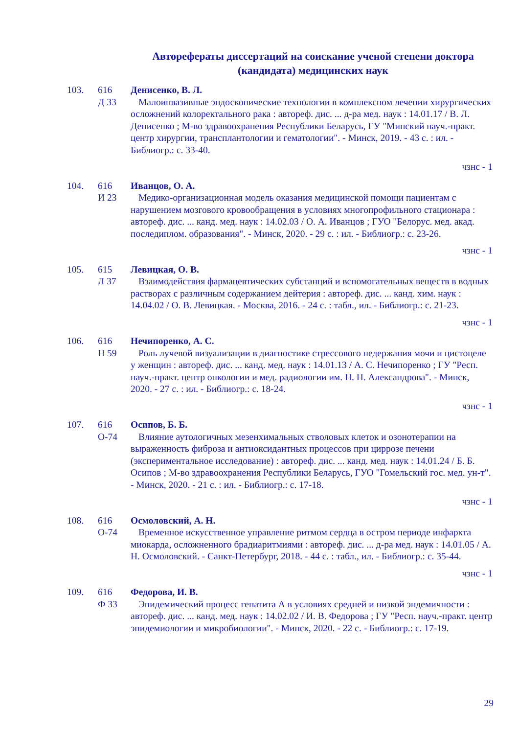Авторефераты диссертаций на соискание ученой степени доктора (кандидата) медицинских наук
103. 616
Д 33
Денисенко, В. Л.
Малоинвазивные эндоскопические технологии в комплексном лечении хирургических осложнений колоректального рака : автореф. дис. ... д-ра мед. наук : 14.01.17 / В. Л. Денисенко ; М-во здравоохранения Республики Беларусь, ГУ "Минский науч.-практ. центр хирургии, трансплантологии и гематологии". - Минск, 2019. - 43 с. : ил. - Библиогр.: с. 33-40.
чзнс - 1
104. 616
И 23
Иванцов, О. А.
Медико-организационная модель оказания медицинской помощи пациентам с нарушением мозгового кровообращения в условиях многопрофильного стационара : автореф. дис. ... канд. мед. наук : 14.02.03 / О. А. Иванцов ; ГУО "Белорус. мед. акад. последиплом. образования". - Минск, 2020. - 29 с. : ил. - Библиогр.: с. 23-26.
чзнс - 1
105. 615
Л 37
Левицкая, О. В.
Взаимодействия фармацевтических субстанций и вспомогательных веществ в водных растворах с различным содержанием дейтерия : автореф. дис. ... канд. хим. наук : 14.04.02 / О. В. Левицкая. - Москва, 2016. - 24 с. : табл., ил. - Библиогр.: с. 21-23.
чзнс - 1
106. 616
Н 59
Нечипоренко, А. С.
Роль лучевой визуализации в диагностике стрессового недержания мочи и цистоцеле у женщин : автореф. дис. ... канд. мед. наук : 14.01.13 / А. С. Нечипоренко ; ГУ "Респ. науч.-практ. центр онкологии и мед. радиологии им. Н. Н. Александрова". - Минск, 2020. - 27 с. : ил. - Библиогр.: с. 18-24.
чзнс - 1
107. 616
О-74
Осипов, Б. Б.
Влияние аутологичных мезенхимальных стволовых клеток и озонотерапии на выраженность фиброза и антиоксидантных процессов при циррозе печени (экспериментальное исследование) : автореф. дис. ... канд. мед. наук : 14.01.24 / Б. Б. Осипов ; М-во здравоохранения Республики Беларусь, ГУО "Гомельский гос. мед. ун-т". - Минск, 2020. - 21 с. : ил. - Библиогр.: с. 17-18.
чзнс - 1
108. 616
О-74
Осмоловский, А. Н.
Временное искусственное управление ритмом сердца в остром периоде инфаркта миокарда, осложненного брадиаритмиями : автореф. дис. ... д-ра мед. наук : 14.01.05 / А. Н. Осмоловский. - Санкт-Петербург, 2018. - 44 с. : табл., ил. - Библиогр.: с. 35-44.
чзнс - 1
109. 616
Ф 33
Федорова, И. В.
Эпидемический процесс гепатита А в условиях средней и низкой эндемичности : автореф. дис. ... канд. мед. наук : 14.02.02 / И. В. Федорова ; ГУ "Респ. науч.-практ. центр эпидемиологии и микробиологии". - Минск, 2020. - 22 с. - Библиогр.: с. 17-19.
29